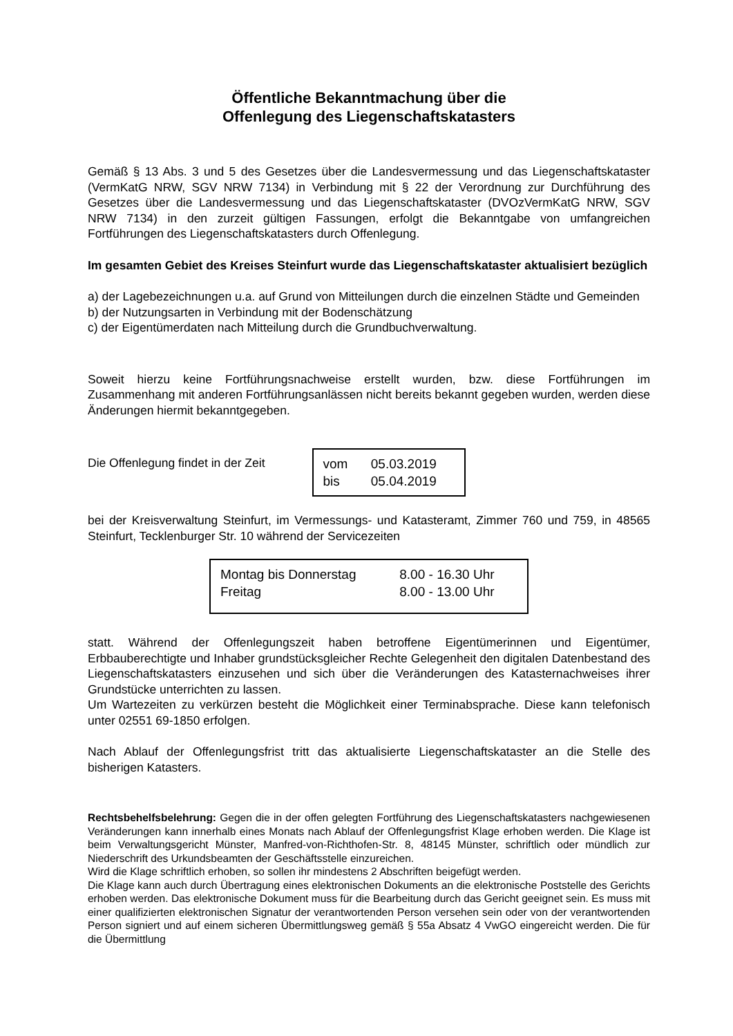Öffentliche Bekanntmachung über die
Offenlegung des Liegenschaftskatasters
Gemäß § 13 Abs. 3 und 5 des Gesetzes über die Landesvermessung und das Liegenschaftskataster (VermKatG NRW, SGV NRW 7134) in Verbindung mit § 22 der Verordnung zur Durchführung des Gesetzes über die Landesvermessung und das Liegenschaftskataster (DVOzVermKatG NRW, SGV NRW 7134) in den zurzeit gültigen Fassungen, erfolgt die Bekanntgabe von umfangreichen Fortführungen des Liegenschaftskatasters durch Offenlegung.
Im gesamten Gebiet des Kreises Steinfurt wurde das Liegenschaftskataster aktualisiert bezüglich
a) der Lagebezeichnungen u.a. auf Grund von Mitteilungen durch die einzelnen Städte und Gemeinden
b) der Nutzungsarten in Verbindung mit der Bodenschätzung
c) der Eigentümerdaten nach Mitteilung durch die Grundbuchverwaltung.
Soweit hierzu keine Fortführungsnachweise erstellt wurden, bzw. diese Fortführungen im Zusammenhang mit anderen Fortführungsanlässen nicht bereits bekannt gegeben wurden, werden diese Änderungen hiermit bekanntgegeben.
Die Offenlegung findet in der Zeit
vom 05.03.2019
bis 05.04.2019
bei der Kreisverwaltung Steinfurt, im Vermessungs- und Katasteramt, Zimmer 760 und 759, in 48565 Steinfurt, Tecklenburger Str. 10 während der Servicezeiten
Montag bis Donnerstag 8.00 - 16.30 Uhr
Freitag 8.00 - 13.00 Uhr
statt. Während der Offenlegungszeit haben betroffene Eigentümerinnen und Eigentümer, Erbbauberechtigte und Inhaber grundstücksgleicher Rechte Gelegenheit den digitalen Datenbestand des Liegenschaftskatasters einzusehen und sich über die Veränderungen des Katasternachweises ihrer Grundstücke unterrichten zu lassen.
Um Wartezeiten zu verkürzen besteht die Möglichkeit einer Terminabsprache. Diese kann telefonisch unter 02551 69-1850 erfolgen.
Nach Ablauf der Offenlegungsfrist tritt das aktualisierte Liegenschaftskataster an die Stelle des bisherigen Katasters.
Rechtsbehelfsbelehrung: Gegen die in der offen gelegten Fortführung des Liegenschaftskatasters nachgewiesenen Veränderungen kann innerhalb eines Monats nach Ablauf der Offenlegungsfrist Klage erhoben werden. Die Klage ist beim Verwaltungsgericht Münster, Manfred-von-Richthofen-Str. 8, 48145 Münster, schriftlich oder mündlich zur Niederschrift des Urkundsbeamten der Geschäftsstelle einzureichen.
Wird die Klage schriftlich erhoben, so sollen ihr mindestens 2 Abschriften beigefügt werden.
Die Klage kann auch durch Übertragung eines elektronischen Dokuments an die elektronische Poststelle des Gerichts erhoben werden. Das elektronische Dokument muss für die Bearbeitung durch das Gericht geeignet sein. Es muss mit einer qualifizierten elektronischen Signatur der verantwortenden Person versehen sein oder von der verantwortenden Person signiert und auf einem sicheren Übermittlungsweg gemäß § 55a Absatz 4 VwGO eingereicht werden. Die für die Übermittlung